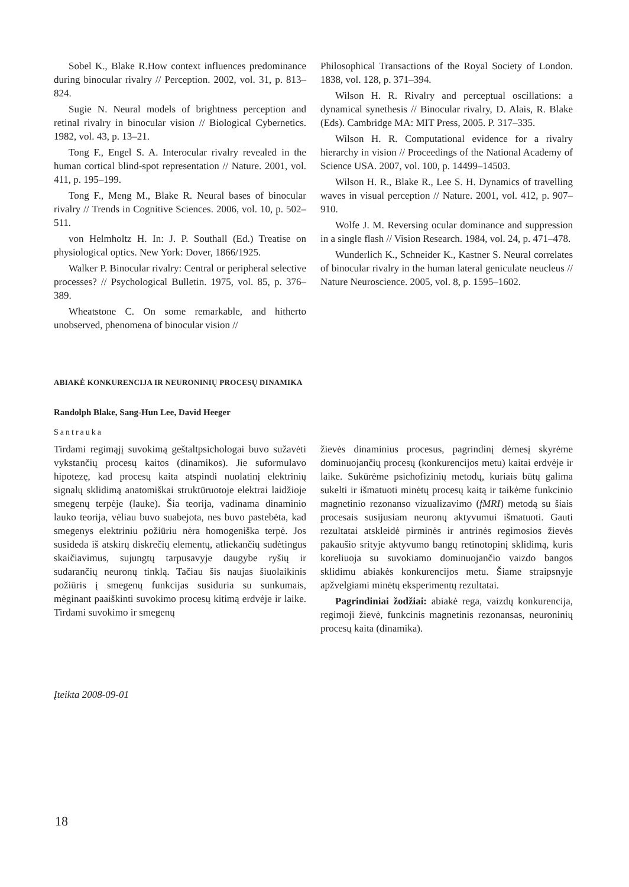Sobel K., Blake R.How context influences predominance during binocular rivalry // Perception. 2002, vol. 31, p. 813–824.
Sugie N. Neural models of brightness perception and retinal rivalry in binocular vision // Biological Cybernetics. 1982, vol. 43, p. 13–21.
Tong F., Engel S. A. Interocular rivalry revealed in the human cortical blind-spot representation // Nature. 2001, vol. 411, p. 195–199.
Tong F., Meng M., Blake R. Neural bases of binocular rivalry // Trends in Cognitive Sciences. 2006, vol. 10, p. 502–511.
von Helmholtz H. In: J. P. Southall (Ed.) Treatise on physiological optics. New York: Dover, 1866/1925.
Walker P. Binocular rivalry: Central or peripheral selective processes? // Psychological Bulletin. 1975, vol. 85, p. 376–389.
Wheatstone C. On some remarkable, and hitherto unobserved, phenomena of binocular vision //
Philosophical Transactions of the Royal Society of London. 1838, vol. 128, p. 371–394.
Wilson H. R. Rivalry and perceptual oscillations: a dynamical synethesis // Binocular rivalry, D. Alais, R. Blake (Eds). Cambridge MA: MIT Press, 2005. P. 317–335.
Wilson H. R. Computational evidence for a rivalry hierarchy in vision // Proceedings of the National Academy of Science USA. 2007, vol. 100, p. 14499–14503.
Wilson H. R., Blake R., Lee S. H. Dynamics of travelling waves in visual perception // Nature. 2001, vol. 412, p. 907–910.
Wolfe J. M. Reversing ocular dominance and suppression in a single flash // Vision Research. 1984, vol. 24, p. 471–478.
Wunderlich K., Schneider K., Kastner S. Neural correlates of binocular rivalry in the human lateral geniculate neucleus // Nature Neuroscience. 2005, vol. 8, p. 1595–1602.
ABIAKĖ KONKURENCIJA IR NEURONINIŲ PROCESŲ DINAMIKA
Randolph Blake, Sang-Hun Lee, David Heeger
Santrauka
Tirdami regimąjį suvokimą geštaltpsichologai buvo sužavėti vykstančių procesų kaitos (dinamikos). Jie suformulavo hipotezę, kad procesų kaita atspindi nuolatinį elektrinių signalų sklidimą anatomiškai struktūruotoje elektrai laidžioje smegenų terpėje (lauke). Šia teorija, vadinama dinaminio lauko teorija, vėliau buvo suabejota, nes buvo pastebėta, kad smegenys elektriniu požiūriu nėra homogeniška terpė. Jos susideda iš atskirų diskrečių elementų, atliekančių sudėtingus skaičiavimus, sujungtų tarpusavyje daugybe ryšių ir sudarančių neuronų tinklą. Tačiau šis naujas šiuolaikinis požiūris į smegenų funkcijas susiduria su sunkumais, mėginant paaiškinti suvokimo procesų kitimą erdvėje ir laike. Tirdami suvokimo ir smegenų
žievės dinaminius procesus, pagrindinį dėmesį skyrėme dominuojančių procesų (konkurencijos metu) kaitai erdvėje ir laike. Sukūrėme psichofizinių metodų, kuriais būtų galima sukelti ir išmatuoti minėtų procesų kaitą ir taikėme funkcinio magnetinio rezonanso vizualizavimo (fMRI) metodą su šiais procesais susijusiam neuronų aktyvumui išmatuoti. Gauti rezultatai atskleidė pirminės ir antrinės regimosios žievės pakaušio srityje aktyvumo bangų retinotopinį sklidimą, kuris koreliuoja su suvokiamo dominuojančio vaizdo bangos sklidimu abiakės konkurencijos metu. Šiame straipsnyje apžvelgiami minėtų eksperimentų rezultatai.
Pagrindiniai žodžiai: abiakė rega, vaizdų konkurencija, regimoji žievė, funkcinis magnetinis rezonansas, neuroninių procesų kaita (dinamika).
Įteikta 2008-09-01
18